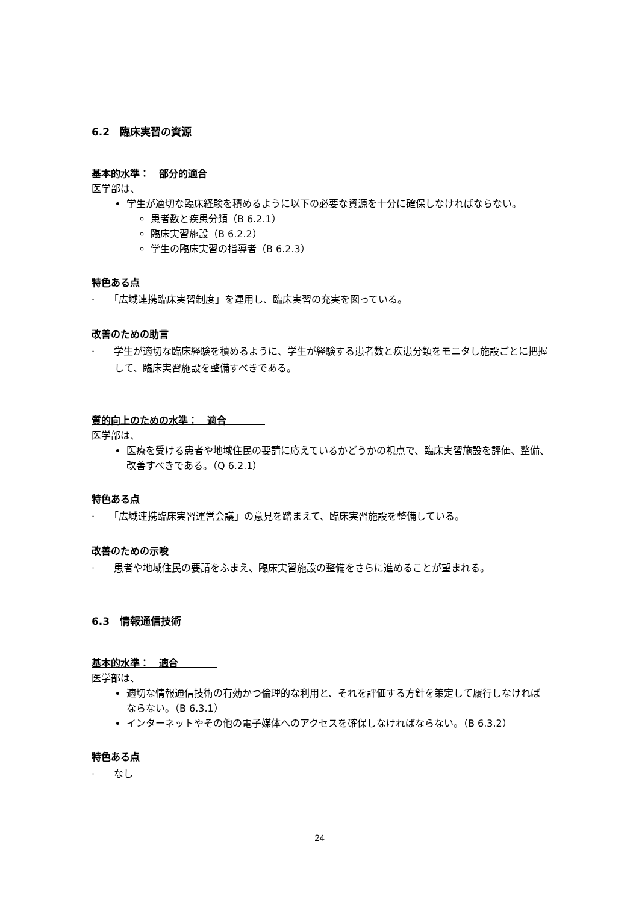6.2　臨床実習の資源
基本的水準：　部分的適合　　　　
医学部は、
学生が適切な臨床経験を積めるように以下の必要な資源を十分に確保しなければならない。
患者数と疾患分類（B 6.2.1）
臨床実習施設（B 6.2.2）
学生の臨床実習の指導者（B 6.2.3）
特色ある点
·　　「広域連携臨床実習制度」を運用し、臨床実習の充実を図っている。
改善のための助言
·　　学生が適切な臨床経験を積めるように、学生が経験する患者数と疾患分類をモニタし施設ごとに把握して、臨床実習施設を整備すべきである。
質的向上のための水準：　適合　　　　
医学部は、
医療を受ける患者や地域住民の要請に応えているかどうかの視点で、臨床実習施設を評価、整備、改善すべきである。（Q 6.2.1）
特色ある点
·　　「広域連携臨床実習運営会議」の意見を踏まえて、臨床実習施設を整備している。
改善のための示唆
·　　患者や地域住民の要請をふまえ、臨床実習施設の整備をさらに進めることが望まれる。
6.3　情報通信技術
基本的水準：　適合　　　　
医学部は、
適切な情報通信技術の有効かつ倫理的な利用と、それを評価する方針を策定して履行しなければならない。（B 6.3.1）
インターネットやその他の電子媒体へのアクセスを確保しなければならない。（B 6.3.2）
特色ある点
·　　なし
24